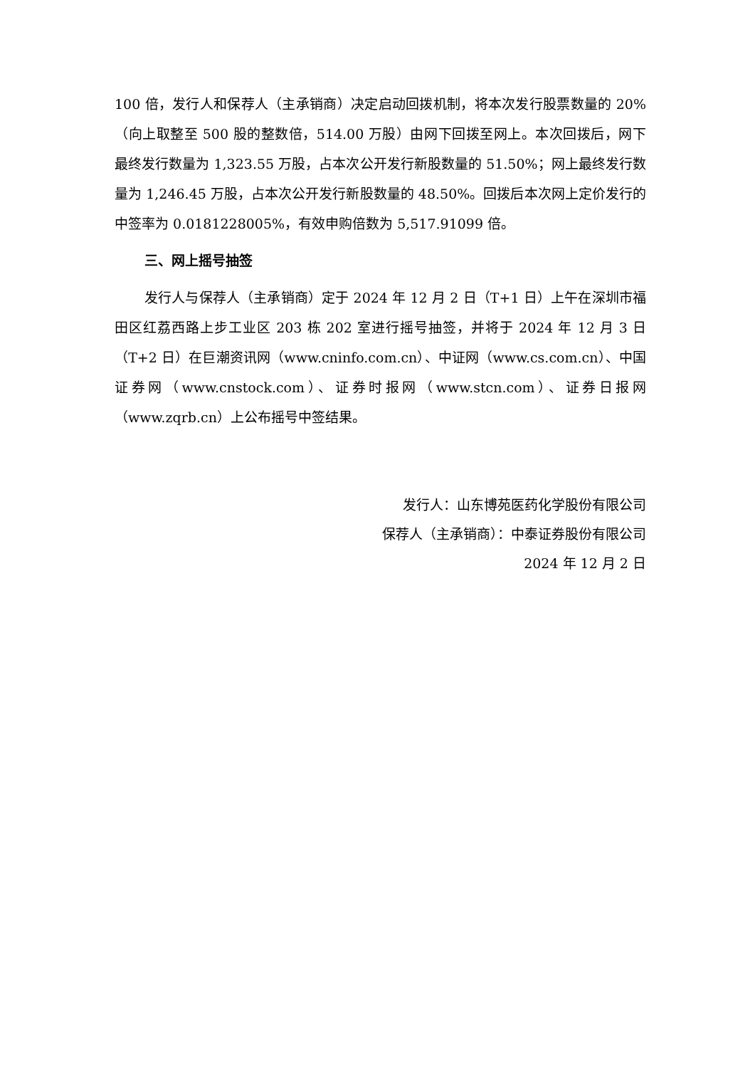100 倍，发行人和保荐人（主承销商）决定启动回拨机制，将本次发行股票数量的 20%（向上取整至 500 股的整数倍，514.00 万股）由网下回拨至网上。本次回拨后，网下最终发行数量为 1,323.55 万股，占本次公开发行新股数量的 51.50%；网上最终发行数量为 1,246.45 万股，占本次公开发行新股数量的 48.50%。回拨后本次网上定价发行的中签率为 0.0181228005%，有效申购倍数为 5,517.91099 倍。
三、网上摇号抽签
发行人与保荐人（主承销商）定于 2024 年 12 月 2 日（T+1 日）上午在深圳市福田区红荔西路上步工业区 203 栋 202 室进行摇号抽签，并将于 2024 年 12 月 3 日（T+2 日）在巨潮资讯网（www.cninfo.com.cn）、中证网（www.cs.com.cn）、中国证券网（www.cnstock.com）、证券时报网（www.stcn.com）、证券日报网（www.zqrb.cn）上公布摇号中签结果。
发行人：山东博苑医药化学股份有限公司
保荐人（主承销商）：中泰证券股份有限公司
2024 年 12 月 2 日